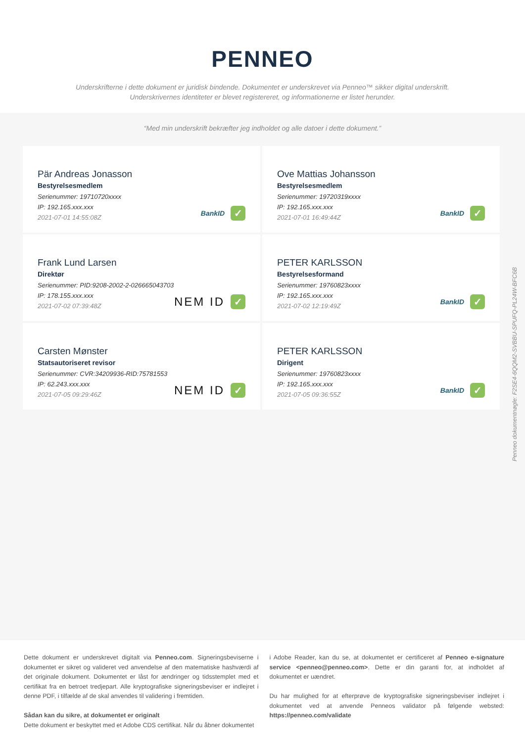PENNEO
Underskrifterne i dette dokument er juridisk bindende. Dokumentet er underskrevet via Penneo™ sikker digital underskrift.
Underskrivernes identiteter er blevet registereret, og informationerne er listet herunder.
“Med min underskrift bekræfter jeg indholdet og alle datoer i dette dokument.”
Pär Andreas Jonasson
Bestyrelsesmedlem
Serienummer: 19710720xxxx
IP: 192.165.xxx.xxx
2021-07-01 14:55:08Z
BankID ✓
Ove Mattias Johansson
Bestyrelsesmedlem
Serienummer: 19720319xxxx
IP: 192.165.xxx.xxx
2021-07-01 16:49:44Z
BankID ✓
Frank Lund Larsen
Direktør
Serienummer: PID:9208-2002-2-026665043703
IP: 178.155.xxx.xxx
2021-07-02 07:39:48Z
NEM ID ✓
PETER KARLSSON
Bestyrelsesformand
Serienummer: 19760823xxxx
IP: 192.165.xxx.xxx
2021-07-02 12:19:49Z
BankID ✓
Carsten Mønster
Statsautoriseret revisor
Serienummer: CVR:34209936-RID:75781553
IP: 62.243.xxx.xxx
2021-07-05 09:29:46Z
NEM ID ✓
PETER KARLSSON
Dirigent
Serienummer: 19760823xxxx
IP: 192.165.xxx.xxx
2021-07-05 09:36:55Z
BankID ✓
Penneo dokumentnøgle: F2SE4-6QQM2-SVBBU-SPUFQ-PL24W-BFC6B
Dette dokument er underskrevet digitalt via Penneo.com. Signeringsbeviserne i dokumentet er sikret og valideret ved anvendelse af den matematiske hashværdi af det originale dokument. Dokumentet er låst for ændringer og tidsstemplet med et certifikat fra en betroet tredjepart. Alle kryptografiske signeringsbeviser er indlejret i denne PDF, i tilfælde af de skal anvendes til validering i fremtiden.
Sådan kan du sikre, at dokumentet er originalt
Dette dokument er beskyttet med et Adobe CDS certifikat. Når du åbner dokumentet
i Adobe Reader, kan du se, at dokumentet er certificeret af Penneo e-signature service <penneo@penneo.com>. Dette er din garanti for, at indholdet af dokumentet er uændret.
Du har mulighed for at efterprøve de kryptografiske signeringsbeviser indlejret i dokumentet ved at anvende Penneos validator på følgende websted: https://penneo.com/validate